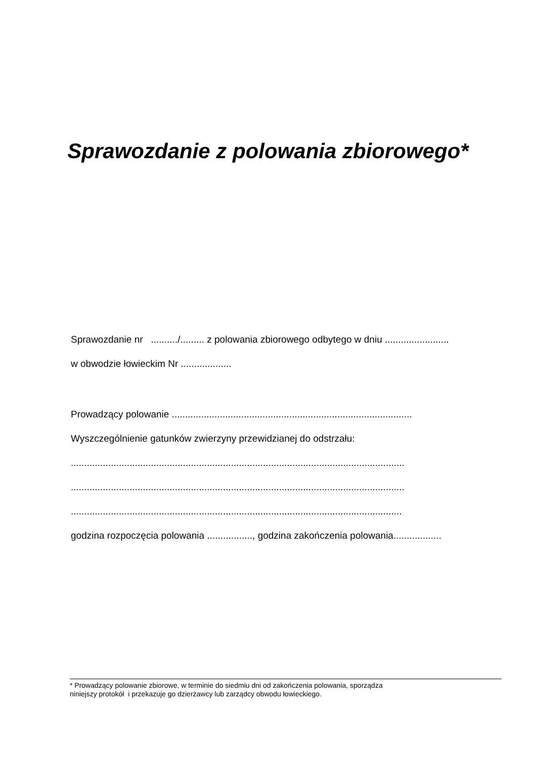Sprawozdanie z polowania zbiorowego*
Sprawozdanie nr ........../......... z polowania zbiorowego odbytego w dniu ........................
w obwodzie łowieckim Nr ...................
Prowadzący polowanie ..........................................................................................
Wyszczególnienie gatunków zwierzyny przewidzianej do odstrzału:
.............................................................................................................................
.............................................................................................................................
............................................................................................................................
godzina rozpoczęcia polowania ................., godzina zakończenia polowania..................
* Prowadzący polowanie zbiorowe, w terminie do siedmiu dni od zakończenia polowania, sporządza
niniejszy protokół i przekazuje go dzierżawcy lub zarządcy obwodu łowieckiego.